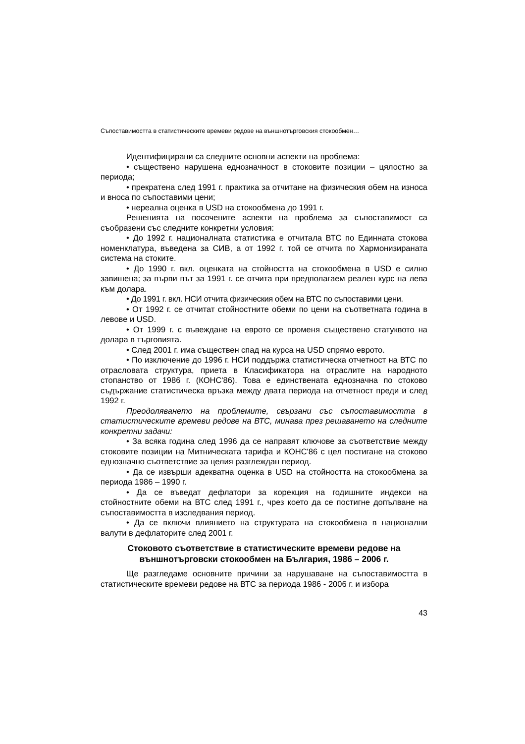Съпоставимостта в статистическите времеви редове на външнотърговския стокообмен…
Идентифицирани са следните основни аспекти на проблема:
• съществено нарушена еднозначност в стоковите позиции – цялостно за периода;
• прекратена след 1991 г. практика за отчитане на физическия обем на износа и вноса по съпоставими цени;
• нереална оценка в USD на стокообмена до 1991 г.
Решенията на посочените аспекти на проблема за съпоставимост са съобразени със следните конкретни условия:
• До 1992 г. националната статистика е отчитала ВТС по Единната стокова номенклатура, въведена за СИВ, а от 1992 г. той се отчита по Хармонизираната система на стоките.
• До 1990 г. вкл. оценката на стойността на стокообмена в USD е силно завишена; за първи път за 1991 г. се отчита при предполагаем реален курс на лева към долара.
• До 1991 г. вкл. НСИ отчита физическия обем на ВТС по съпоставими цени.
• От 1992 г. се отчитат стойностните обеми по цени на съответната година в левове и USD.
• От 1999 г. с въвеждане на еврото се променя съществено статуквото на долара в търговията.
• След 2001 г. има съществен спад на курса на USD спрямо еврото.
• По изключение до 1996 г. НСИ поддържа статистическа отчетност на ВТС по отрасловата структура, приета в Класификатора на отраслите на народното стопанство от 1986 г. (КОНС'86). Това е единствената еднозначна по стоково съдържание статистическа връзка между двата периода на отчетност преди и след 1992 г.
Преодоляването на проблемите, свързани със съпоставимостта в статистическите времеви редове на ВТС, минава през решаването на следните конкретни задачи:
• За всяка година след 1996 да се направят ключове за съответствие между стоковите позиции на Митническата тарифа и КОНС'86 с цел постигане на стоково еднозначно съответствие за целия разглеждан период.
• Да се извърши адекватна оценка в USD на стойността на стокообмена за периода 1986 – 1990 г.
• Да се въведат дефлатори за корекция на годишните индекси на стойностните обеми на ВТС след 1991 г., чрез което да се постигне допълване на съпоставимостта в изследвания период.
• Да се включи влиянието на структурата на стокообмена в национални валути в дефлаторите след 2001 г.
Стоковото съответствие в статистическите времеви редове на външнотърговски стокообмен на България, 1986 – 2006 г.
Ще разгледаме основните причини за нарушаване на съпоставимостта в статистическите времеви редове на ВТС за периода 1986 - 2006 г. и избора
43